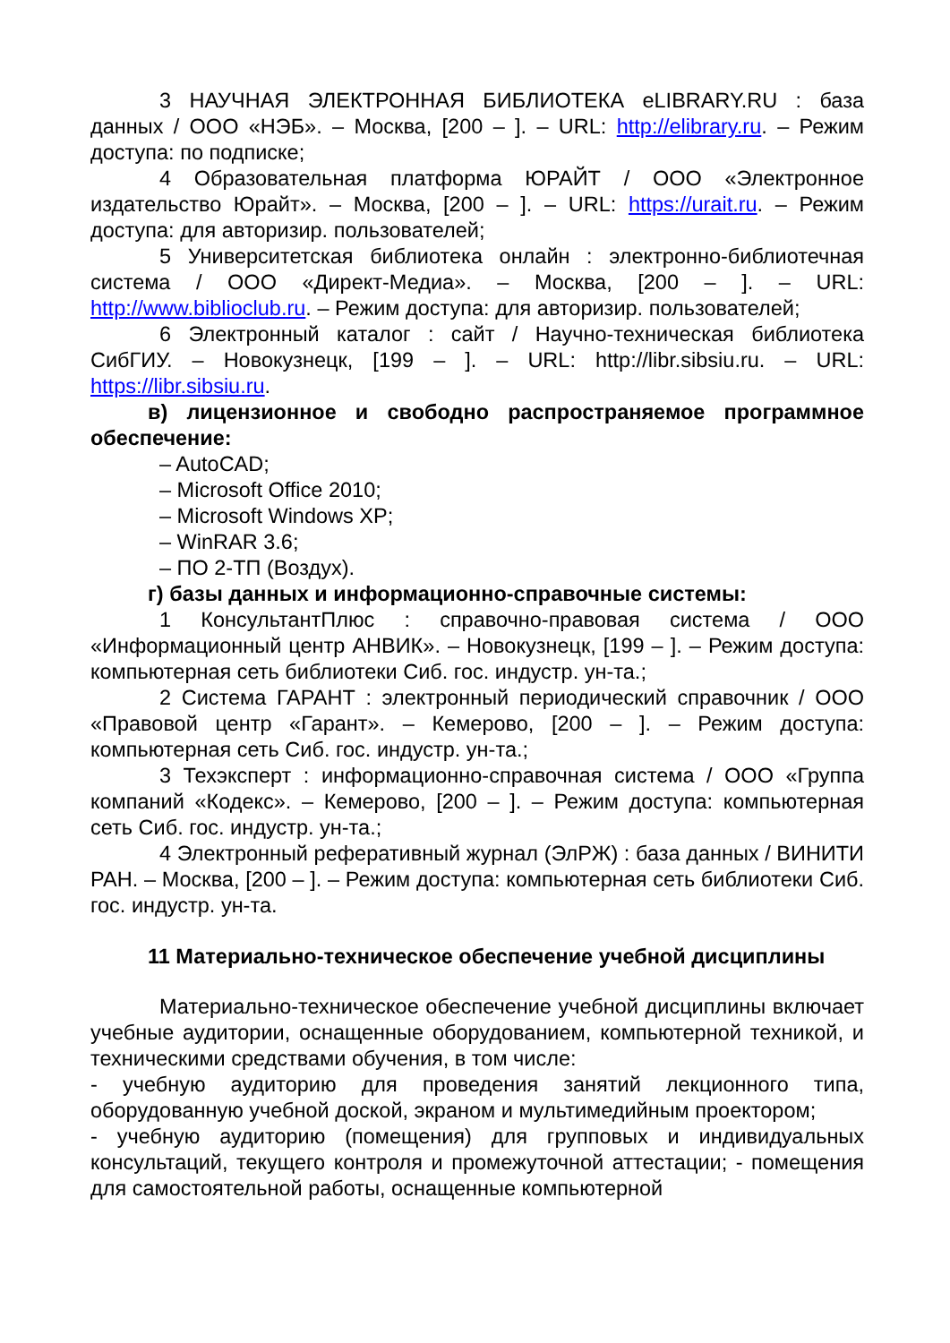3 НАУЧНАЯ ЭЛЕКТРОННАЯ БИБЛИОТЕКА eLIBRARY.RU : база данных / ООО «НЭБ». – Москва, [200 – ]. – URL: http://elibrary.ru. – Режим доступа: по подписке;
4 Образовательная платформа ЮРАЙТ / ООО «Электронное издательство Юрайт». – Москва, [200 – ]. – URL: https://urait.ru. – Режим доступа: для авторизир. пользователей;
5 Университетская библиотека онлайн : электронно-библиотечная система / ООО «Директ-Медиа». – Москва, [200 – ]. – URL: http://www.biblioclub.ru. – Режим доступа: для авторизир. пользователей;
6 Электронный каталог : сайт / Научно-техническая библиотека СибГИУ. – Новокузнецк, [199 – ]. – URL: http://libr.sibsiu.ru. – URL: https://libr.sibsiu.ru.
в) лицензионное и свободно распространяемое программное обеспечение:
– AutoCAD;
– Microsoft Office 2010;
– Microsoft Windows XP;
– WinRAR 3.6;
– ПО 2-ТП (Воздух).
г) базы данных и информационно-справочные системы:
1 КонсультантПлюс : справочно-правовая система / ООО «Информационный центр АНВИК». – Новокузнецк, [199 – ]. – Режим доступа: компьютерная сеть библиотеки Сиб. гос. индустр. ун-та.;
2 Система ГАРАНТ : электронный периодический справочник / ООО «Правовой центр «Гарант». – Кемерово, [200 – ]. – Режим доступа: компьютерная сеть Сиб. гос. индустр. ун-та.;
3 Техэксперт : информационно-справочная система / ООО «Группа компаний «Кодекс». – Кемерово, [200 – ]. – Режим доступа: компьютерная сеть Сиб. гос. индустр. ун-та.;
4 Электронный реферативный журнал (ЭлРЖ) : база данных / ВИНИТИ РАН. – Москва, [200 – ]. – Режим доступа: компьютерная сеть библиотеки Сиб. гос. индустр. ун-та.
11 Материально-техническое обеспечение учебной дисциплины
Материально-техническое обеспечение учебной дисциплины включает учебные аудитории, оснащенные оборудованием, компьютерной техникой, и техническими средствами обучения, в том числе:
- учебную аудиторию для проведения занятий лекционного типа, оборудованную учебной доской, экраном и мультимедийным проектором;
- учебную аудиторию (помещения) для групповых и индивидуальных консультаций, текущего контроля и промежуточной аттестации; - помещения для самостоятельной работы, оснащенные компьютерной